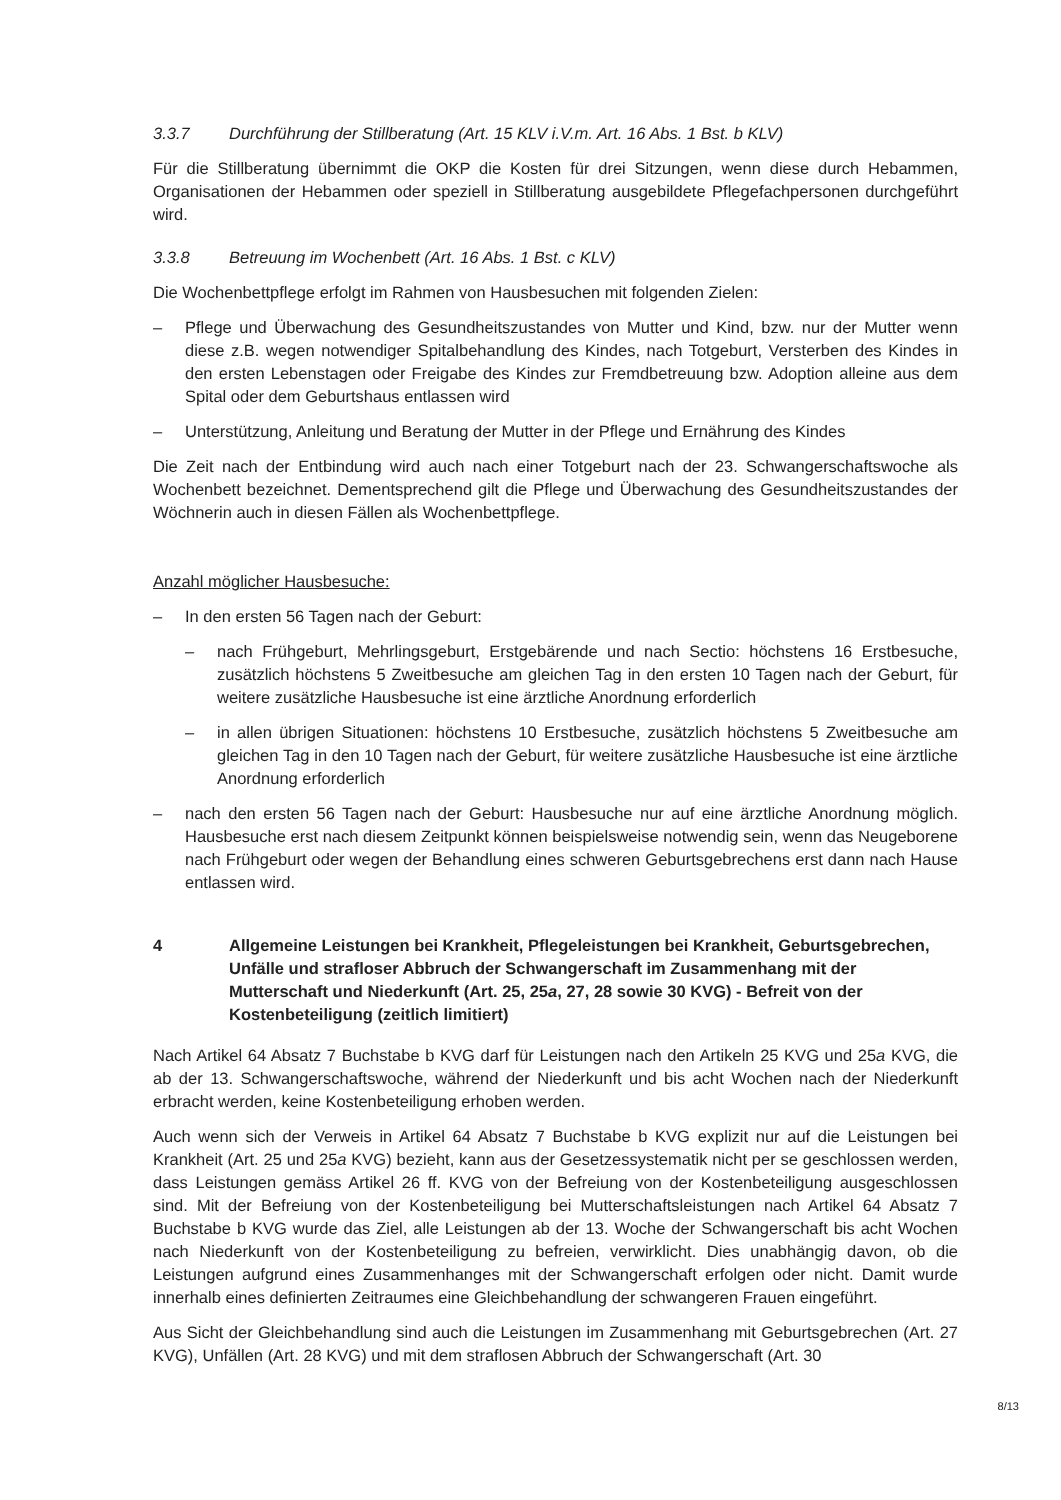3.3.7 Durchführung der Stillberatung (Art. 15 KLV i.V.m. Art. 16 Abs. 1 Bst. b KLV)
Für die Stillberatung übernimmt die OKP die Kosten für drei Sitzungen, wenn diese durch Hebammen, Organisationen der Hebammen oder speziell in Stillberatung ausgebildete Pflegefachpersonen durchgeführt wird.
3.3.8 Betreuung im Wochenbett (Art. 16 Abs. 1 Bst. c KLV)
Die Wochenbettpflege erfolgt im Rahmen von Hausbesuchen mit folgenden Zielen:
– Pflege und Überwachung des Gesundheitszustandes von Mutter und Kind, bzw. nur der Mutter wenn diese z.B. wegen notwendiger Spitalbehandlung des Kindes, nach Totgeburt, Versterben des Kindes in den ersten Lebenstagen oder Freigabe des Kindes zur Fremdbetreuung bzw. Adoption alleine aus dem Spital oder dem Geburtshaus entlassen wird
– Unterstützung, Anleitung und Beratung der Mutter in der Pflege und Ernährung des Kindes
Die Zeit nach der Entbindung wird auch nach einer Totgeburt nach der 23. Schwangerschaftswoche als Wochenbett bezeichnet. Dementsprechend gilt die Pflege und Überwachung des Gesundheitszustandes der Wöchnerin auch in diesen Fällen als Wochenbettpflege.
Anzahl möglicher Hausbesuche:
– In den ersten 56 Tagen nach der Geburt:
– nach Frühgeburt, Mehrlingsgeburt, Erstgebärende und nach Sectio: höchstens 16 Erstbesuche, zusätzlich höchstens 5 Zweitbesuche am gleichen Tag in den ersten 10 Tagen nach der Geburt, für weitere zusätzliche Hausbesuche ist eine ärztliche Anordnung erforderlich
– in allen übrigen Situationen: höchstens 10 Erstbesuche, zusätzlich höchstens 5 Zweitbesuche am gleichen Tag in den 10 Tagen nach der Geburt, für weitere zusätzliche Hausbesuche ist eine ärztliche Anordnung erforderlich
– nach den ersten 56 Tagen nach der Geburt: Hausbesuche nur auf eine ärztliche Anordnung möglich. Hausbesuche erst nach diesem Zeitpunkt können beispielsweise notwendig sein, wenn das Neugeborene nach Frühgeburt oder wegen der Behandlung eines schweren Geburtsgebrechens erst dann nach Hause entlassen wird.
4 Allgemeine Leistungen bei Krankheit, Pflegeleistungen bei Krankheit, Geburtsgebrechen, Unfälle und strafloser Abbruch der Schwangerschaft im Zusammenhang mit der Mutterschaft und Niederkunft (Art. 25, 25a, 27, 28 sowie 30 KVG) - Befreit von der Kostenbeteiligung (zeitlich limitiert)
Nach Artikel 64 Absatz 7 Buchstabe b KVG darf für Leistungen nach den Artikeln 25 KVG und 25a KVG, die ab der 13. Schwangerschaftswoche, während der Niederkunft und bis acht Wochen nach der Niederkunft erbracht werden, keine Kostenbeteiligung erhoben werden.
Auch wenn sich der Verweis in Artikel 64 Absatz 7 Buchstabe b KVG explizit nur auf die Leistungen bei Krankheit (Art. 25 und 25a KVG) bezieht, kann aus der Gesetzessystematik nicht per se geschlossen werden, dass Leistungen gemäss Artikel 26 ff. KVG von der Befreiung von der Kostenbeteiligung ausgeschlossen sind. Mit der Befreiung von der Kostenbeteiligung bei Mutterschaftsleistungen nach Artikel 64 Absatz 7 Buchstabe b KVG wurde das Ziel, alle Leistungen ab der 13. Woche der Schwangerschaft bis acht Wochen nach Niederkunft von der Kostenbeteiligung zu befreien, verwirklicht. Dies unabhängig davon, ob die Leistungen aufgrund eines Zusammenhanges mit der Schwangerschaft erfolgen oder nicht. Damit wurde innerhalb eines definierten Zeitraumes eine Gleichbehandlung der schwangeren Frauen eingeführt.
Aus Sicht der Gleichbehandlung sind auch die Leistungen im Zusammenhang mit Geburtsgebrechen (Art. 27 KVG), Unfällen (Art. 28 KVG) und mit dem straflosen Abbruch der Schwangerschaft (Art. 30
8/13